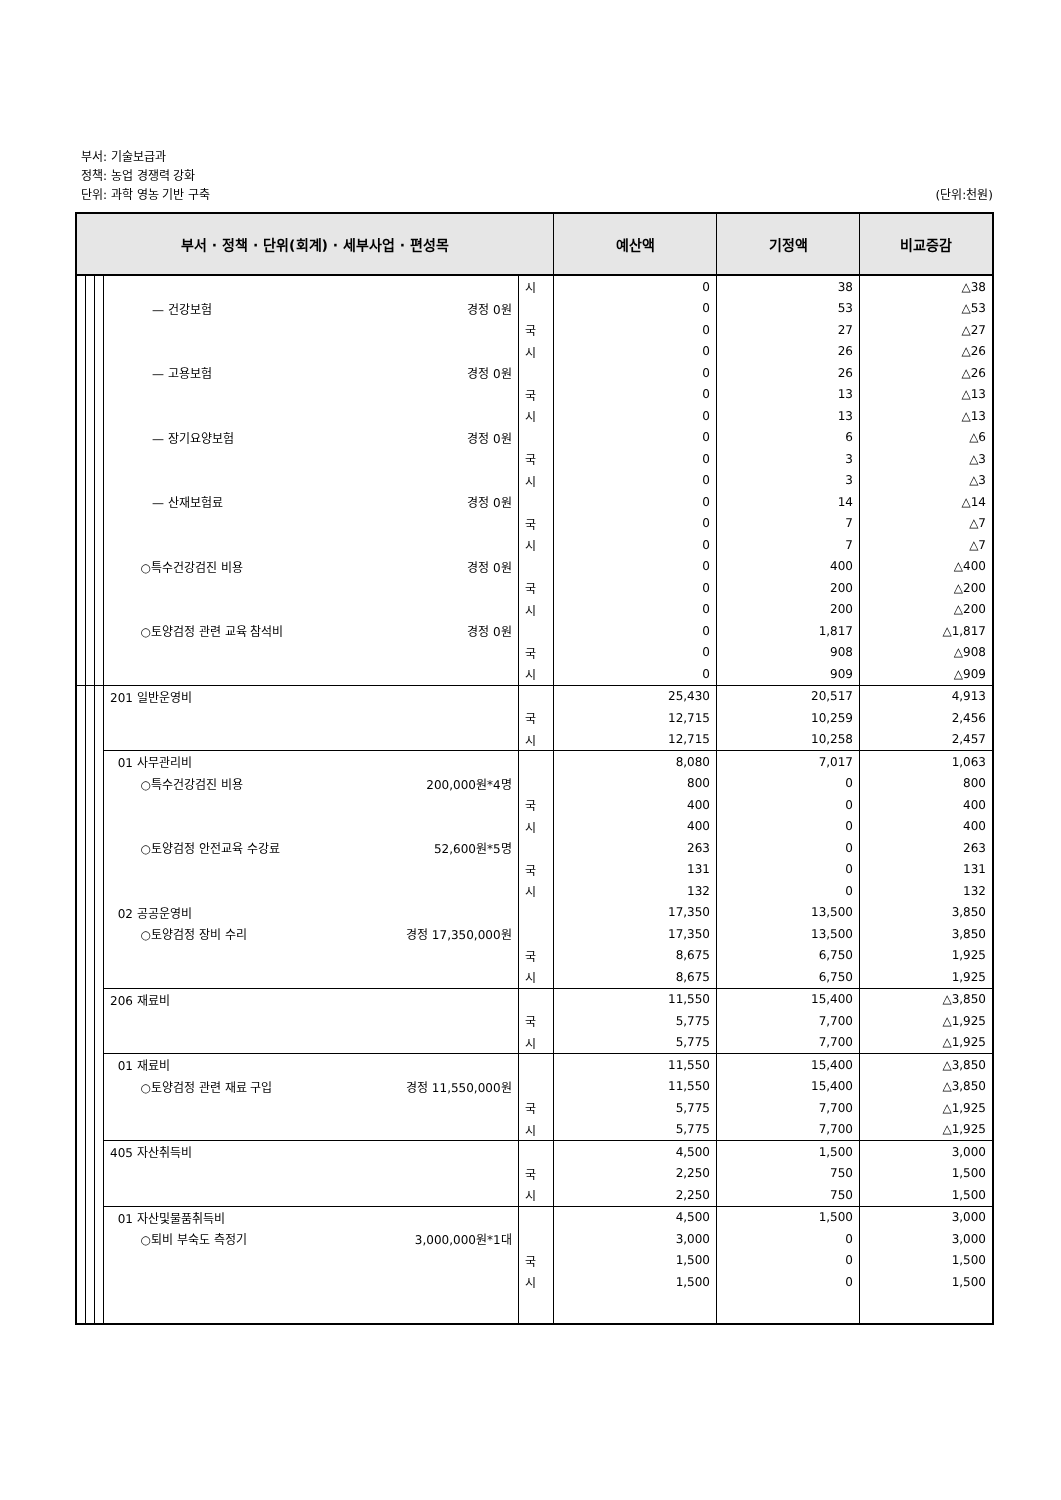부서: 기술보급과
정책: 농업 경쟁력 강화
단위: 과학 영농 기반 구축 (단위:천원)
| 부서 · 정책 · 단위(회계) · 세부사업 · 편성목 | | | | | 예산액 | 기정액 | 비교증감 |
| --- | --- | --- | --- | --- | --- | --- | --- |
| | | | | 시 | 0 | 38 | △38 |
| | | | — 건강보험 경정 0원 | | 0 | 53 | △53 |
| | | | | 국 | 0 | 27 | △27 |
| | | | | 시 | 0 | 26 | △26 |
| | | | — 고용보험 경정 0원 | | 0 | 26 | △26 |
| | | | | 국 | 0 | 13 | △13 |
| | | | | 시 | 0 | 13 | △13 |
| | | | — 장기요양보험 경정 0원 | | 0 | 6 | △6 |
| | | | | 국 | 0 | 3 | △3 |
| | | | | 시 | 0 | 3 | △3 |
| | | | — 산재보험료 경정 0원 | | 0 | 14 | △14 |
| | | | | 국 | 0 | 7 | △7 |
| | | | | 시 | 0 | 7 | △7 |
| | | | ○특수건강검진 비용 경정 0원 | | 0 | 400 | △400 |
| | | | | 국 | 0 | 200 | △200 |
| | | | | 시 | 0 | 200 | △200 |
| | | | ○토양검정 관련 교육 참석비 경정 0원 | | 0 | 1,817 | △1,817 |
| | | | | 국 | 0 | 908 | △908 |
| | | | | 시 | 0 | 909 | △909 |
| | | | 201 일반운영비 | | 25,430 | 20,517 | 4,913 |
| | | | | 국 | 12,715 | 10,259 | 2,456 |
| | | | | 시 | 12,715 | 10,258 | 2,457 |
| | | | 01 사무관리비 | | 8,080 | 7,017 | 1,063 |
| | | | ○특수건강검진 비용 200,000원*4명 | | 800 | 0 | 800 |
| | | | | 국 | 400 | 0 | 400 |
| | | | | 시 | 400 | 0 | 400 |
| | | | ○토양검정 안전교육 수강료 52,600원*5명 | | 263 | 0 | 263 |
| | | | | 국 | 131 | 0 | 131 |
| | | | | 시 | 132 | 0 | 132 |
| | | | 02 공공운영비 | | 17,350 | 13,500 | 3,850 |
| | | | ○토양검정 장비 수리 경정 17,350,000원 | | 17,350 | 13,500 | 3,850 |
| | | | | 국 | 8,675 | 6,750 | 1,925 |
| | | | | 시 | 8,675 | 6,750 | 1,925 |
| | | | 206 재료비 | | 11,550 | 15,400 | △3,850 |
| | | | | 국 | 5,775 | 7,700 | △1,925 |
| | | | | 시 | 5,775 | 7,700 | △1,925 |
| | | | 01 재료비 | | 11,550 | 15,400 | △3,850 |
| | | | ○토양검정 관련 재료 구입 경정 11,550,000원 | | 11,550 | 15,400 | △3,850 |
| | | | | 국 | 5,775 | 7,700 | △1,925 |
| | | | | 시 | 5,775 | 7,700 | △1,925 |
| | | | 405 자산취득비 | | 4,500 | 1,500 | 3,000 |
| | | | | 국 | 2,250 | 750 | 1,500 |
| | | | | 시 | 2,250 | 750 | 1,500 |
| | | | 01 자산및물품취득비 | | 4,500 | 1,500 | 3,000 |
| | | | ○퇴비 부숙도 측정기 3,000,000원*1대 | | 3,000 | 0 | 3,000 |
| | | | | 국 | 1,500 | 0 | 1,500 |
| | | | | 시 | 1,500 | 0 | 1,500 |